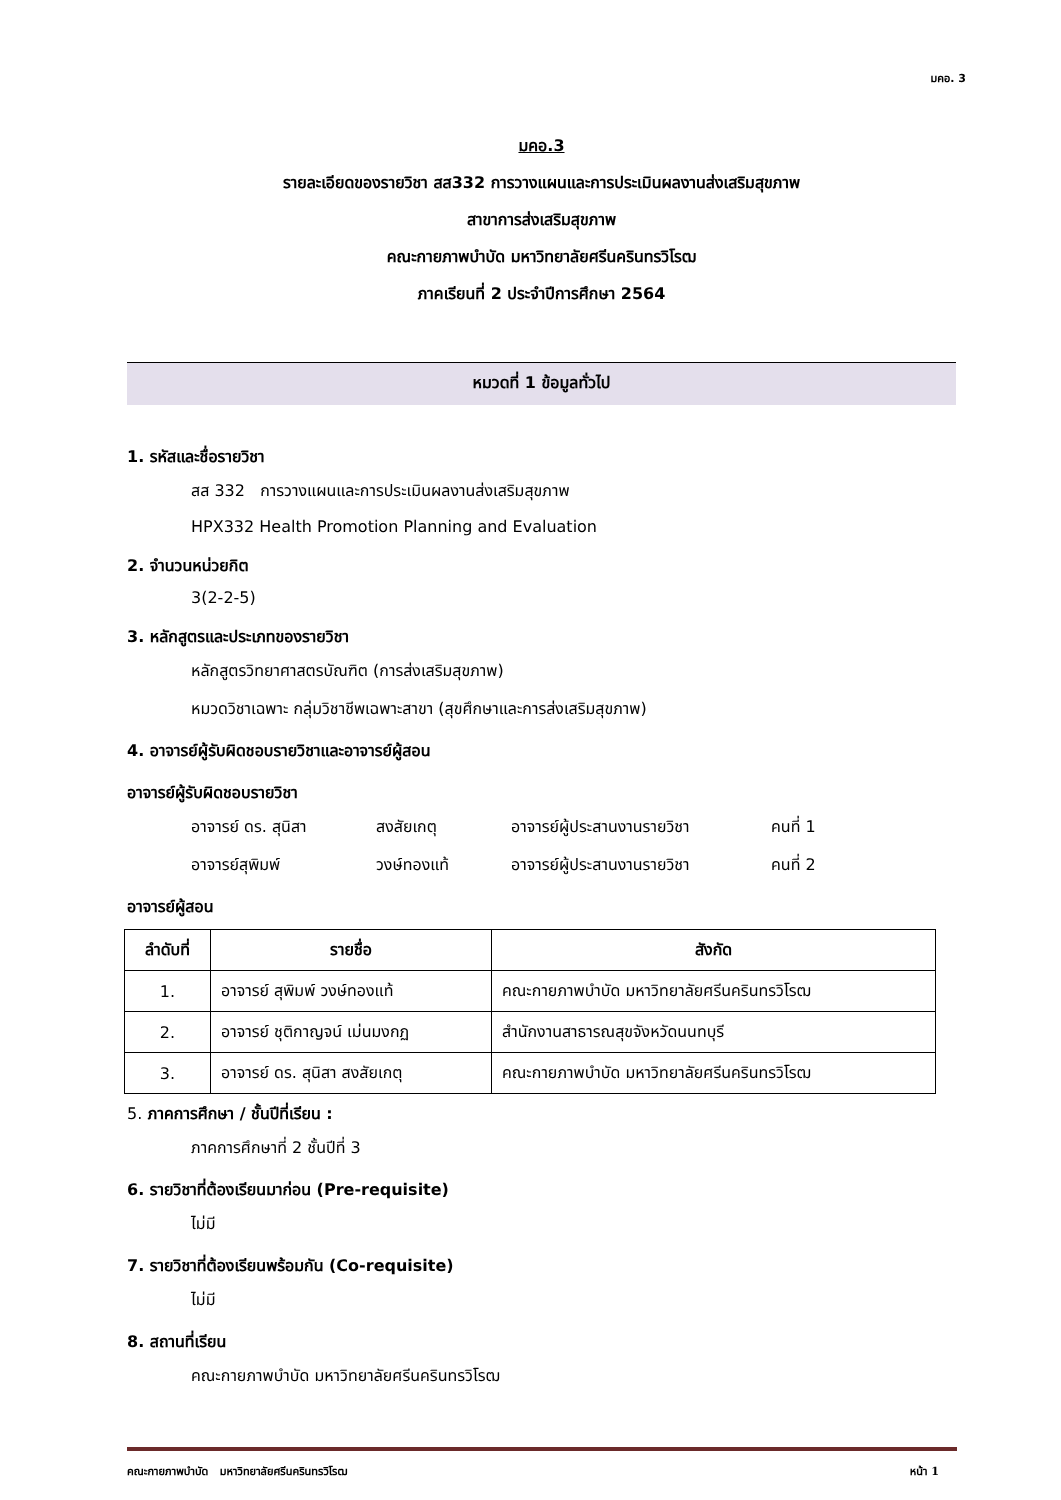มคอ. 3
มคอ.3
รายละเอียดของรายวิชา สส332 การวางแผนและการประเมินผลงานส่งเสริมสุขภาพ
สาขาการส่งเสริมสุขภาพ
คณะกายภาพบำบัด มหาวิทยาลัยศรีนครินทรวิโรฒ
ภาคเรียนที่ 2 ประจำปีการศึกษา 2564
หมวดที่ 1 ข้อมูลทั่วไป
1. รหัสและชื่อรายวิชา
สส 332 การวางแผนและการประเมินผลงานส่งเสริมสุขภาพ
HPX332 Health Promotion Planning and Evaluation
2. จำนวนหน่วยกิต
3(2-2-5)
3. หลักสูตรและประเภทของรายวิชา
หลักสูตรวิทยาศาสตรบัณฑิต (การส่งเสริมสุขภาพ)
หมวดวิชาเฉพาะ กลุ่มวิชาชีพเฉพาะสาขา (สุขศึกษาและการส่งเสริมสุขภาพ)
4. อาจารย์ผู้รับผิดชอบรายวิชาและอาจารย์ผู้สอน
อาจารย์ผู้รับผิดชอบรายวิชา
อาจารย์ ดร. สุนิสา สงสัยเกตุ อาจารย์ผู้ประสานงานรายวิชา คนที่ 1
อาจารย์สุพิมพ์ วงษ์ทองแท้ อาจารย์ผู้ประสานงานรายวิชา คนที่ 2
อาจารย์ผู้สอน
| ลำดับที่ | รายชื่อ | สังกัด |
| --- | --- | --- |
| 1. | อาจารย์ สุพิมพ์ วงษ์ทองแท้ | คณะกายภาพบำบัด มหาวิทยาลัยศรีนครินทรวิโรฒ |
| 2. | อาจารย์ ชุติกาญจน์ เม่นมงกฏ | สำนักงานสาธารณสุขจังหวัดนนทบุรี |
| 3. | อาจารย์ ดร. สุนิสา สงสัยเกตุ | คณะกายภาพบำบัด มหาวิทยาลัยศรีนครินทรวิโรฒ |
5. ภาคการศึกษา / ชั้นปีที่เรียน :
ภาคการศึกษาที่ 2 ชั้นปีที่ 3
6. รายวิชาที่ต้องเรียนมาก่อน (Pre-requisite)
ไม่มี
7. รายวิชาที่ต้องเรียนพร้อมกัน (Co-requisite)
ไม่มี
8. สถานที่เรียน
คณะกายภาพบำบัด มหาวิทยาลัยศรีนครินทรวิโรฒ
คณะกายภาพบำบัด มหาวิทยาลัยศรีนครินทรวิโรฒ หน้า 1